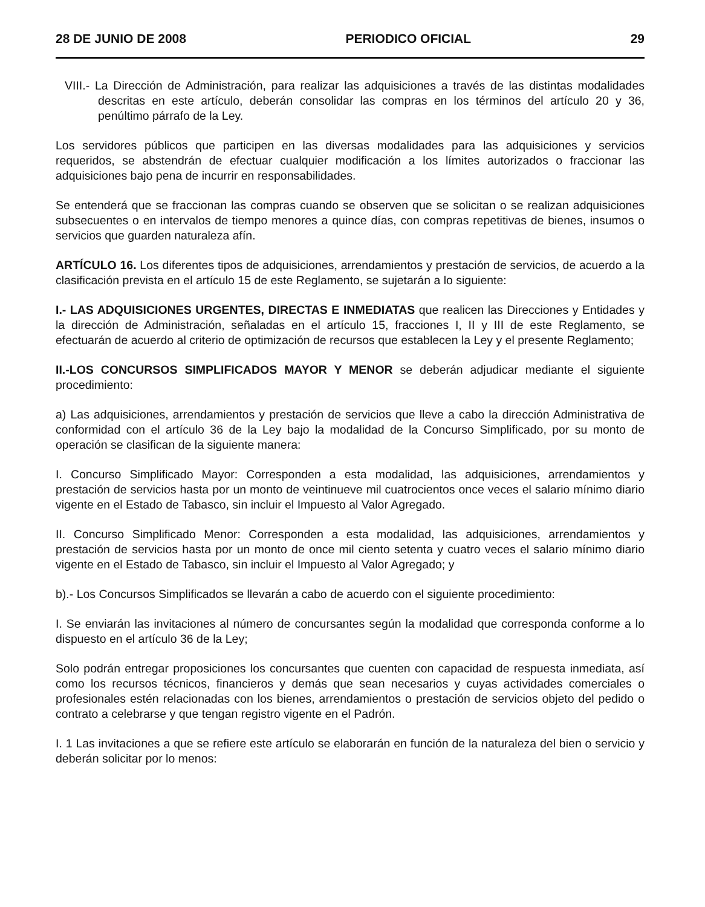28 DE JUNIO DE 2008 PERIODICO OFICIAL 29
VIII.- La Dirección de Administración, para realizar las adquisiciones a través de las distintas modalidades descritas en este artículo, deberán consolidar las compras en los términos del artículo 20 y 36, penúltimo párrafo de la Ley.
Los servidores públicos que participen en las diversas modalidades para las adquisiciones y servicios requeridos, se abstendrán de efectuar cualquier modificación a los límites autorizados o fraccionar las adquisiciones bajo pena de incurrir en responsabilidades.
Se entenderá que se fraccionan las compras cuando se observen que se solicitan o se realizan adquisiciones subsecuentes o en intervalos de tiempo menores a quince días, con compras repetitivas de bienes, insumos o servicios que guarden naturaleza afín.
ARTÍCULO 16. Los diferentes tipos de adquisiciones, arrendamientos y prestación de servicios, de acuerdo a la clasificación prevista en el artículo 15 de este Reglamento, se sujetarán a lo siguiente:
I.- LAS ADQUISICIONES URGENTES, DIRECTAS E INMEDIATAS que realicen las Direcciones y Entidades y la dirección de Administración, señaladas en el artículo 15, fracciones I, II y III de este Reglamento, se efectuarán de acuerdo al criterio de optimización de recursos que establecen la Ley y el presente Reglamento;
II.-LOS CONCURSOS SIMPLIFICADOS MAYOR Y MENOR se deberán adjudicar mediante el siguiente procedimiento:
a) Las adquisiciones, arrendamientos y prestación de servicios que lleve a cabo la dirección Administrativa de conformidad con el artículo 36 de la Ley bajo la modalidad de la Concurso Simplificado, por su monto de operación se clasifican de la siguiente manera:
I. Concurso Simplificado Mayor: Corresponden a esta modalidad, las adquisiciones, arrendamientos y prestación de servicios hasta por un monto de veintinueve mil cuatrocientos once veces el salario mínimo diario vigente en el Estado de Tabasco, sin incluir el Impuesto al Valor Agregado.
II. Concurso Simplificado Menor: Corresponden a esta modalidad, las adquisiciones, arrendamientos y prestación de servicios hasta por un monto de once mil ciento setenta y cuatro veces el salario mínimo diario vigente en el Estado de Tabasco, sin incluir el Impuesto al Valor Agregado; y
b).- Los Concursos Simplificados se llevarán a cabo de acuerdo con el siguiente procedimiento:
I. Se enviarán las invitaciones al número de concursantes según la modalidad que corresponda conforme a lo dispuesto en el artículo 36 de la Ley;
Solo podrán entregar proposiciones los concursantes que cuenten con capacidad de respuesta inmediata, así como los recursos técnicos, financieros y demás que sean necesarios y cuyas actividades comerciales o profesionales estén relacionadas con los bienes, arrendamientos o prestación de servicios objeto del pedido o contrato a celebrarse y que tengan registro vigente en el Padrón.
I. 1 Las invitaciones a que se refiere este artículo se elaborarán en función de la naturaleza del bien o servicio y deberán solicitar por lo menos: